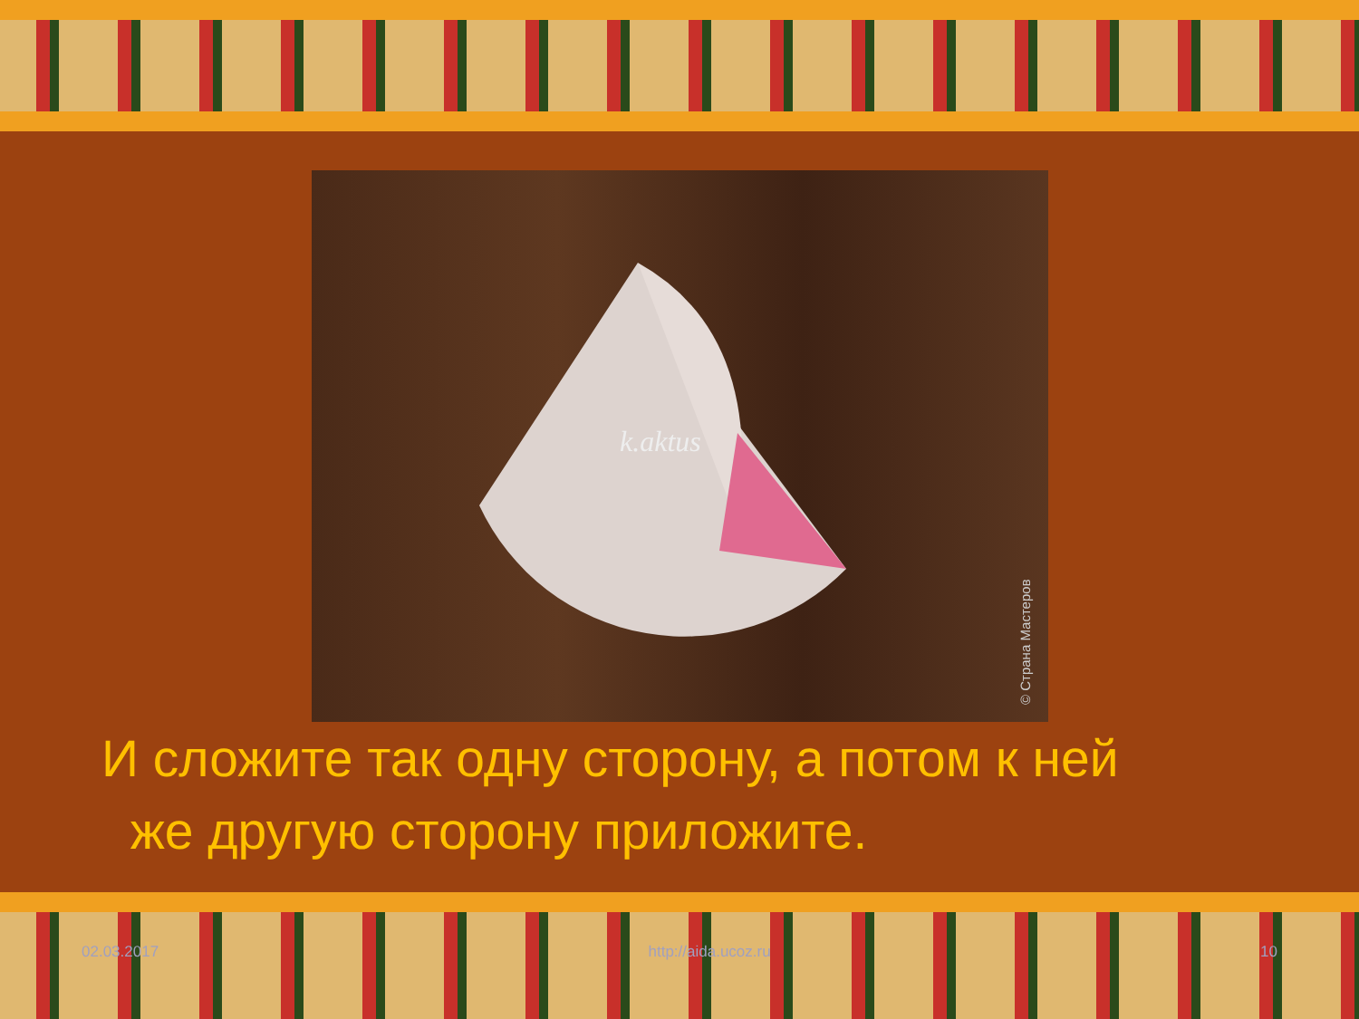k.aktus
© Страна Мастеров
И сложите так одну сторону, а потом к ней
же другую сторону приложите.
02.03.2017 http://aida.ucoz.ru 10